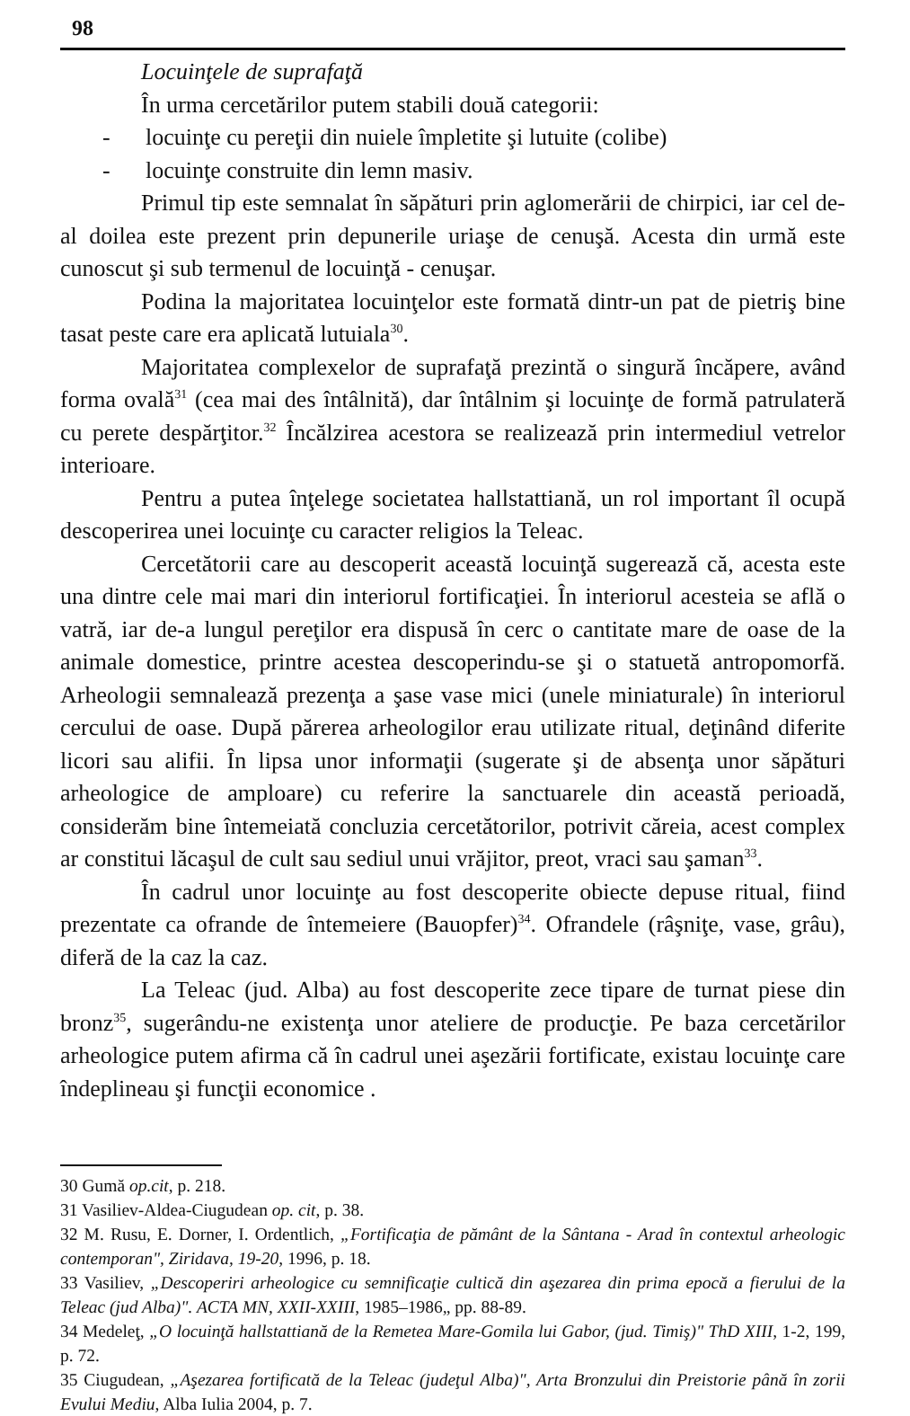98
Locuinţele de suprafaţă
În urma cercetărilor putem stabili două categorii:
- locuinţe cu pereţii din nuiele împletite şi lutuite (colibe)
- locuinţe construite din lemn masiv.
Primul tip este semnalat în săpături prin aglomerării de chirpici, iar cel de-al doilea este prezent prin depunerile uriaşe de cenuşă. Acesta din urmă este cunoscut şi sub termenul de locuinţă - cenuşar.
Podina la majoritatea locuinţelor este formată dintr-un pat de pietriş bine tasat peste care era aplicată lutuiala<sup>30</sup>.
Majoritatea complexelor de suprafaţă prezintă o singură încăpere, având forma ovală<sup>31</sup> (cea mai des întâlnită), dar întâlnim şi locuinţe de formă patrulateră cu perete despărţitor.<sup>32</sup> Încălzirea acestora se realizează prin intermediul vetrelor interioare.
Pentru a putea înţelege societatea hallstattiană, un rol important îl ocupă descoperirea unei locuinţe cu caracter religios la Teleac.
Cercetătorii care au descoperit această locuinţă sugerează că, acesta este una dintre cele mai mari din interiorul fortificaţiei. În interiorul acesteia se află o vatră, iar de-a lungul pereţilor era dispusă în cerc o cantitate mare de oase de la animale domestice, printre acestea descoperindu-se şi o statuetă antropomorfă. Arheologii semnalează prezenţa a şase vase mici (unele miniaturale) în interiorul cercului de oase. După părerea arheologilor erau utilizate ritual, deţinând diferite licori sau alifii. În lipsa unor informaţii (sugerate şi de absenţa unor săpături arheologice de amploare) cu referire la sanctuarele din această perioadă, considerăm bine întemeiată concluzia cercetătorilor, potrivit căreia, acest complex ar constitui lăcaşul de cult sau sediul unui vrăjitor, preot, vraci sau şaman<sup>33</sup>.
În cadrul unor locuinţe au fost descoperite obiecte depuse ritual, fiind prezentate ca ofrande de întemeiere (Bauopfer)<sup>34</sup>. Ofrandele (râşniţe, vase, grâu), diferă de la caz la caz.
La Teleac (jud. Alba) au fost descoperite zece tipare de turnat piese din bronz<sup>35</sup>, sugerându-ne existenţa unor ateliere de producţie. Pe baza cercetărilor arheologice putem afirma că în cadrul unei aşezării fortificate, existau locuinţe care îndeplineau şi funcţii economice .
30 Gumă op.cit, p. 218.
31 Vasiliev-Aldea-Ciugudean op. cit, p. 38.
32 M. Rusu, E. Dorner, I. Ordentlich, „Fortificaţia de pământ de la Sântana - Arad în contextul arheologic contemporan", Ziridava, 19-20, 1996, p. 18.
33 Vasiliev, „Descoperiri arheologice cu semnificaţie cultică din aşezarea din prima epocă a fierului de la Teleac (jud Alba)". ACTA MN, XXII-XXIII, 1985–1986„ pp. 88-89.
34 Medeleţ, „O locuinţă hallstattiană de la Remetea Mare-Gomila lui Gabor, (jud. Timiş)" ThD XIII, 1-2, 199, p. 72.
35 Ciugudean, „Aşezarea fortificată de la Teleac (judeţul Alba)", Arta Bronzului din Preistorie până în zorii Evului Mediu, Alba Iulia 2004, p. 7.